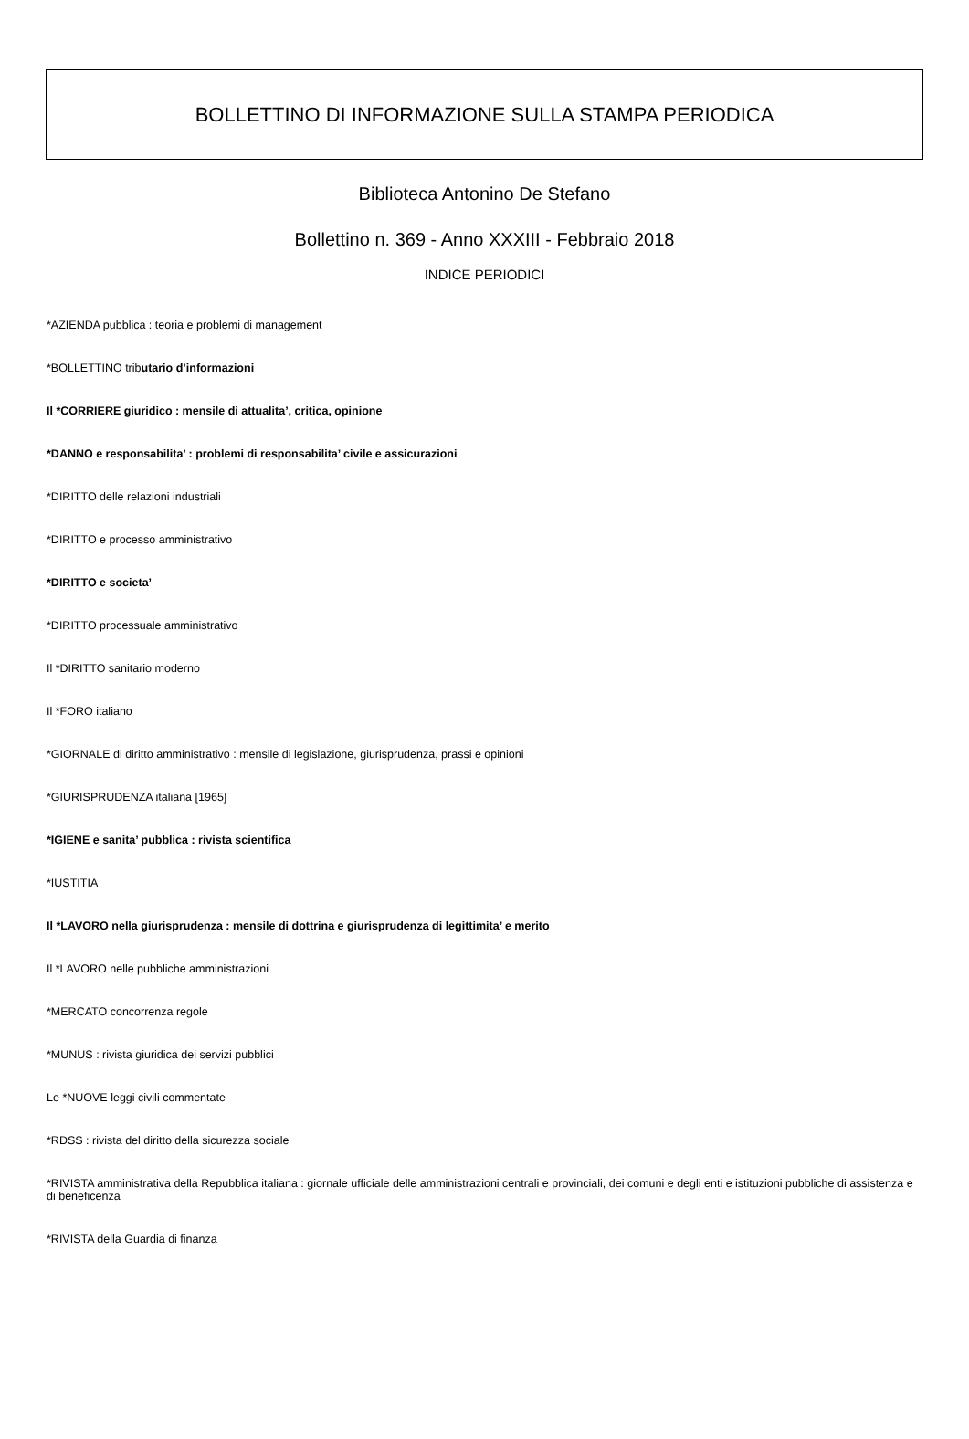BOLLETTINO DI INFORMAZIONE SULLA STAMPA PERIODICA
Biblioteca Antonino De Stefano
Bollettino n. 369 - Anno XXXIII - Febbraio 2018
INDICE PERIODICI
*AZIENDA pubblica : teoria e problemi di management
*BOLLETTINO tributario d’informazioni
Il *CORRIERE giuridico : mensile di attualita’, critica, opinione
*DANNO e responsabilita’ : problemi di responsabilita’ civile e assicurazioni
*DIRITTO delle relazioni industriali
*DIRITTO e processo amministrativo
*DIRITTO e societa’
*DIRITTO processuale amministrativo
Il *DIRITTO sanitario moderno
Il *FORO italiano
*GIORNALE di diritto amministrativo : mensile di legislazione, giurisprudenza, prassi e opinioni
*GIURISPRUDENZA italiana [1965]
*IGIENE e sanita’ pubblica : rivista scientifica
*IUSTITIA
Il *LAVORO nella giurisprudenza : mensile di dottrina e giurisprudenza di legittimita’ e merito
Il *LAVORO nelle pubbliche amministrazioni
*MERCATO concorrenza regole
*MUNUS : rivista giuridica dei servizi pubblici
Le *NUOVE leggi civili commentate
*RDSS : rivista del diritto della sicurezza sociale
*RIVISTA amministrativa della Repubblica italiana : giornale ufficiale delle amministrazioni centrali e provinciali, dei comuni e degli enti e istituzioni pubbliche di assistenza e di beneficenza
*RIVISTA della Guardia di finanza